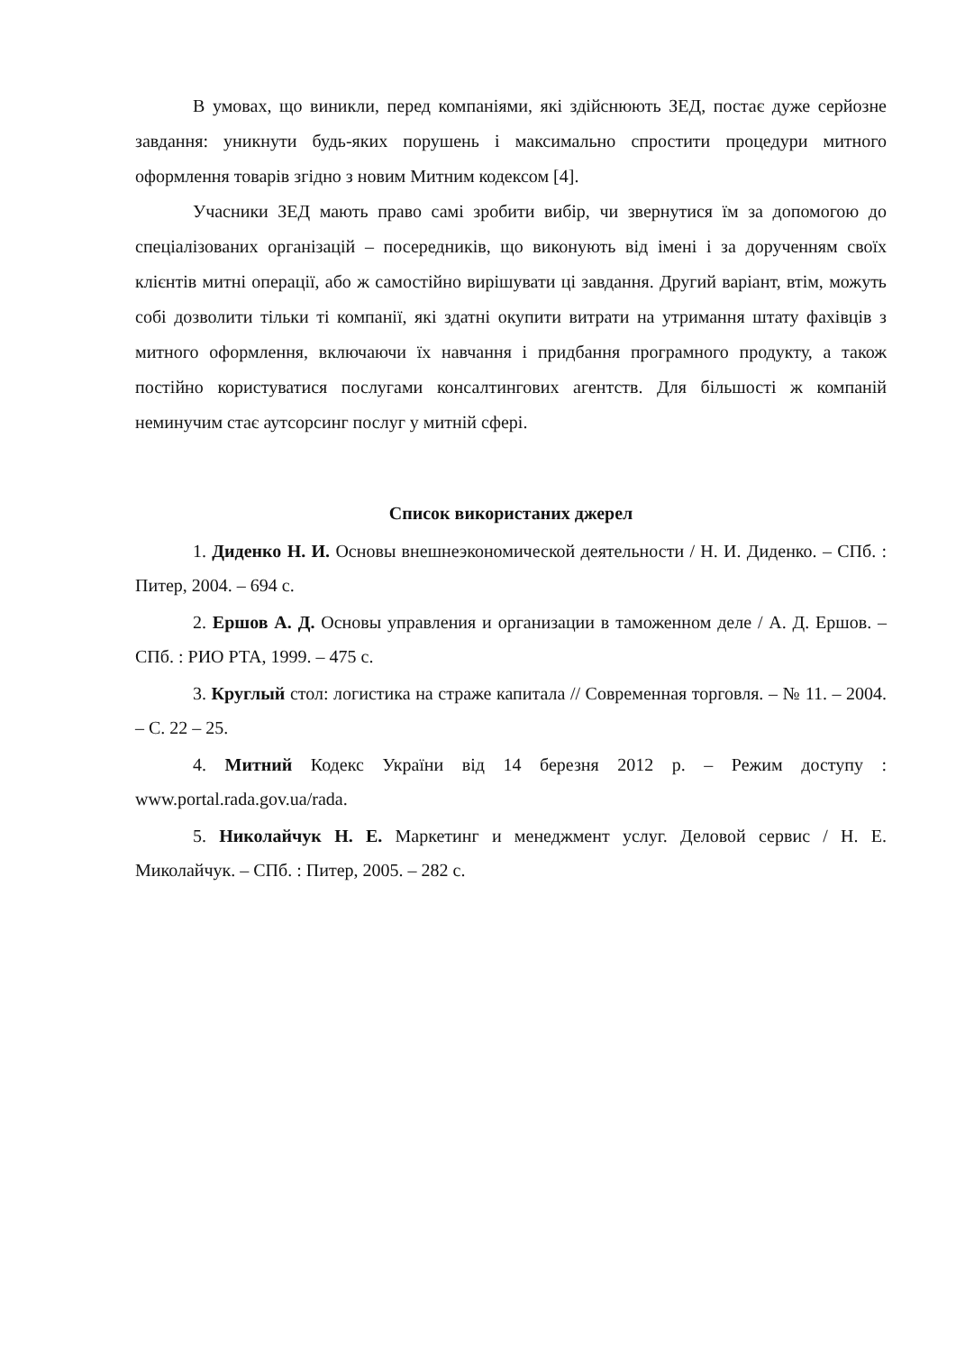В умовах, що виникли, перед компаніями, які здійснюють ЗЕД, постає дуже серйозне завдання: уникнути будь-яких порушень і максимально спростити процедури митного оформлення товарів згідно з новим Митним кодексом [4].
Учасники ЗЕД мають право самі зробити вибір, чи звернутися їм за допомогою до спеціалізованих організацій – посередників, що виконують від імені і за дорученням своїх клієнтів митні операції, або ж самостійно вирішувати ці завдання. Другий варіант, втім, можуть собі дозволити тільки ті компанії, які здатні окупити витрати на утримання штату фахівців з митного оформлення, включаючи їх навчання і придбання програмного продукту, а також постійно користуватися послугами консалтингових агентств. Для більшості ж компаній неминучим стає аутсорсинг послуг у митній сфері.
Список використаних джерел
1. Диденко Н. И. Основы внешнеэкономической деятельности / Н. И. Диденко. – СПб. : Питер, 2004. – 694 с.
2. Ершов А. Д. Основы управления и организации в таможенном деле / А. Д. Ершов. – СПб. : РИО РТА, 1999. – 475 с.
3. Круглый стол: логистика на страже капитала // Современная торговля. – № 11. – 2004. – С. 22 – 25.
4. Митний Кодекс України від 14 березня 2012 р. – Режим доступу : www.portal.rada.gov.ua/rada.
5. Николайчук Н. Е. Маркетинг и менеджмент услуг. Деловой сервис / Н. Е. Миколайчук. – СПб. : Питер, 2005. – 282 с.